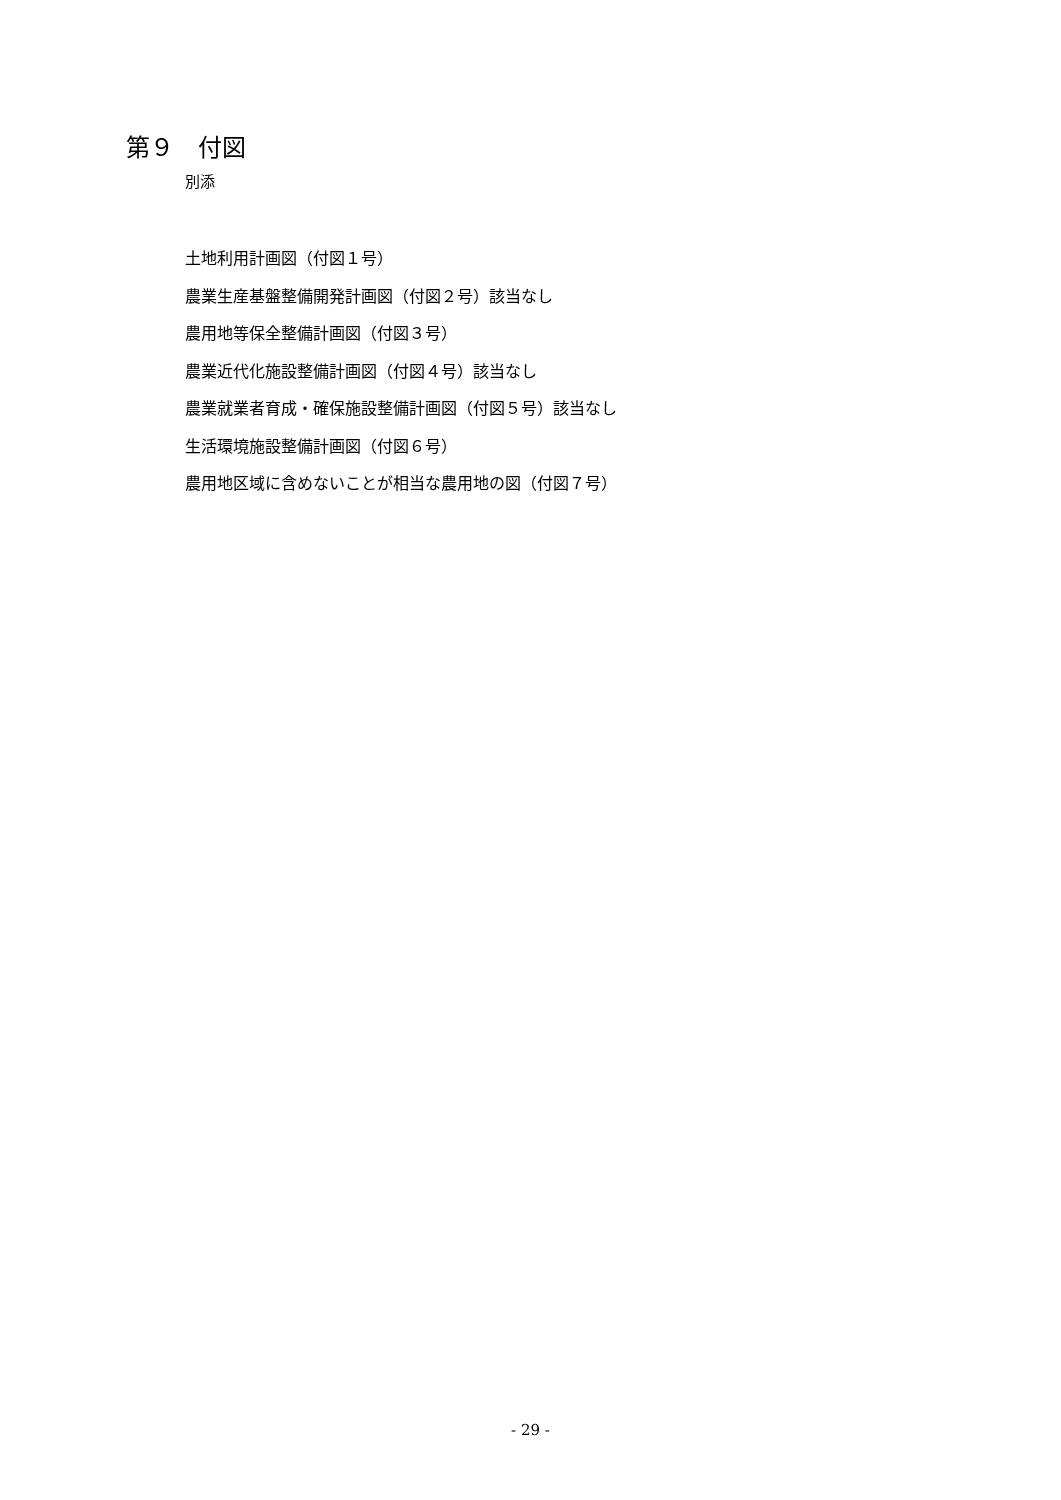第９　付図
別添
土地利用計画図（付図１号）
農業生産基盤整備開発計画図（付図２号）該当なし
農用地等保全整備計画図（付図３号）
農業近代化施設整備計画図（付図４号）該当なし
農業就業者育成・確保施設整備計画図（付図５号）該当なし
生活環境施設整備計画図（付図６号）
農用地区域に含めないことが相当な農用地の図（付図７号）
- 29 -